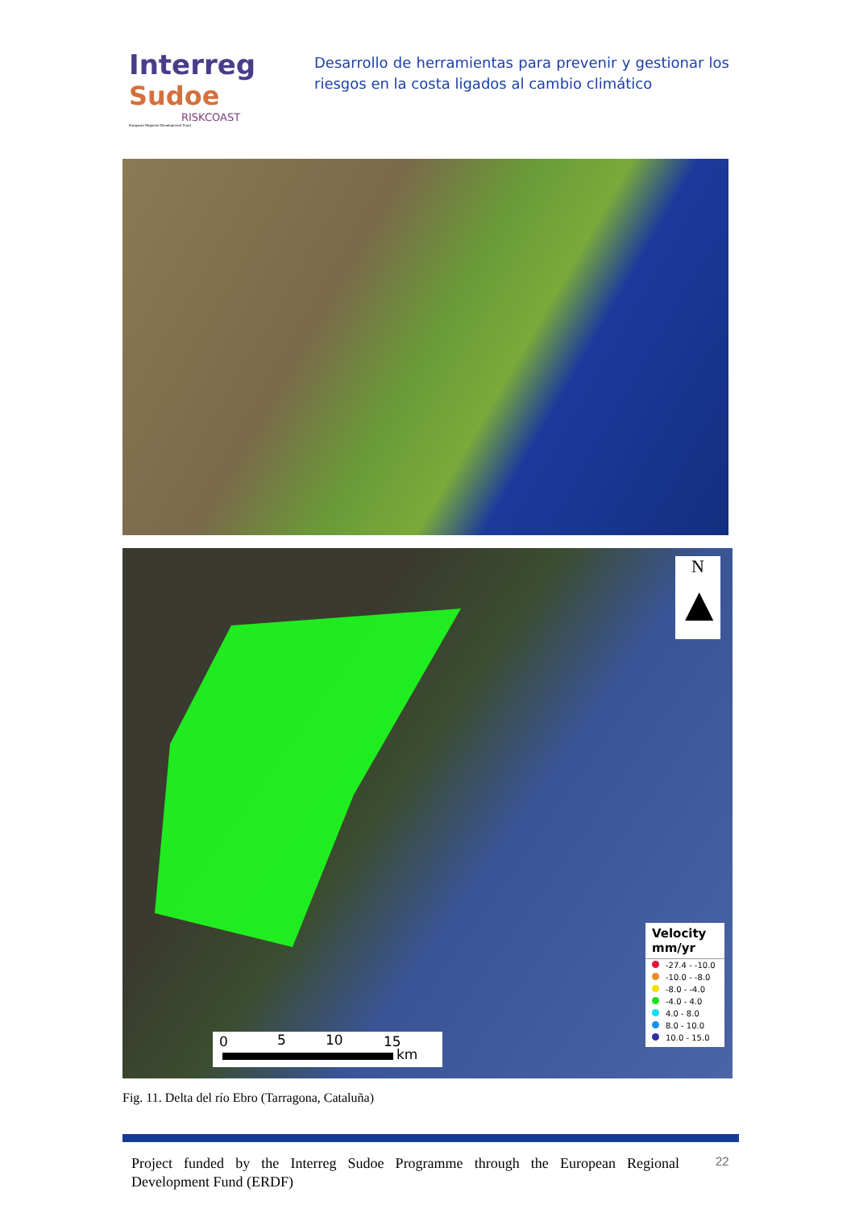Interreg
Sudoe
RISKCOAST
European Regional Development Fund
Desarrollo de herramientas para prevenir y gestionar los riesgos en la costa ligados al cambio climático
N
▲
Velocity mm/yr
-27.4 - -10.0
-10.0 - -8.0
-8.0 - -4.0
-4.0 - 4.0
4.0 - 8.0
8.0 - 10.0
10.0 - 15.0
0 5 10 15
km
Fig. 11. Delta del río Ebro (Tarragona, Cataluña)
Project funded by the Interreg Sudoe Programme through the European Regional Development Fund (ERDF)
22